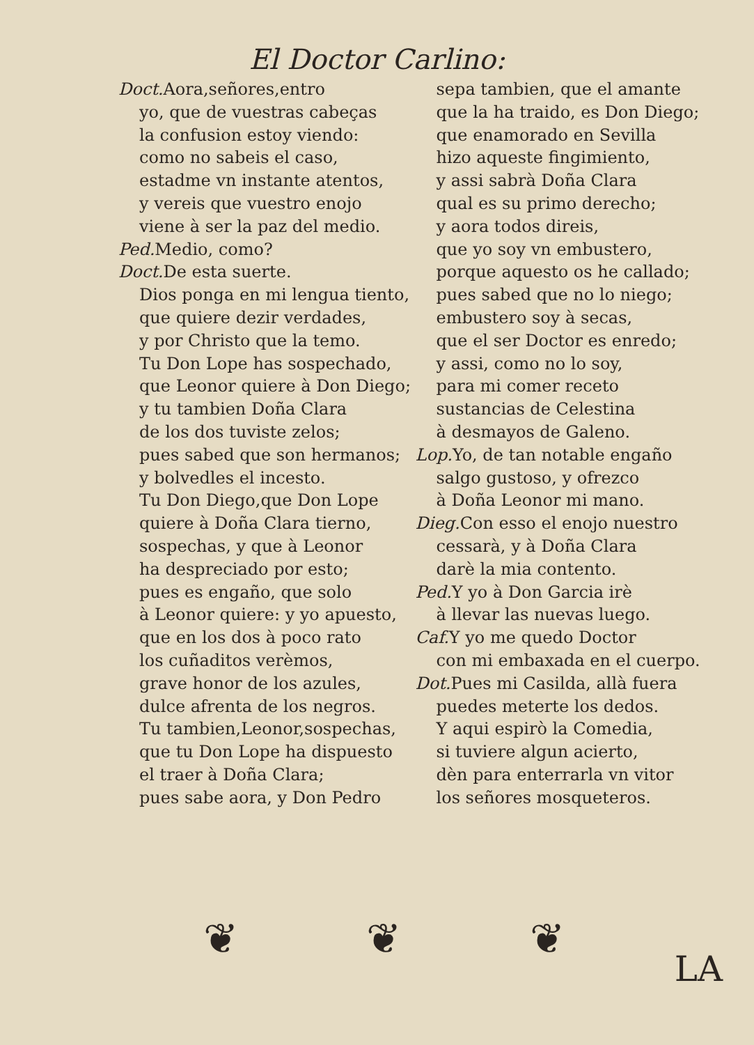El Doctor Carlino:
Doct. Aora,señores,entro
yo, que de vuestras cabeças
la confusion estoy viendo:
como no sabeis el caso,
estadme vn instante atentos,
y vereis que vuestro enojo
viene à ser la paz del medio.
Ped. Medio, como?
Doct. De esta suerte.
Dios ponga en mi lengua tiento,
que quiere dezir verdades,
y por Christo que la temo.
Tu Don Lope has sospechado,
que Leonor quiere à Don Diego;
y tu tambien Doña Clara
de los dos tuviste zelos;
pues sabed que son hermanos;
y bolvedles el incesto.
Tu Don Diego,que Don Lope
quiere à Doña Clara tierno,
sospechas, y que à Leonor
ha despreciado por esto;
pues es engaño, que solo
à Leonor quiere: y yo apuesto,
que en los dos à poco rato
los cuñaditos verèmos,
grave honor de los azules,
dulce afrenta de los negros.
Tu tambien,Leonor,sospechas,
que tu Don Lope ha dispuesto
el traer à Doña Clara;
pues sabe aora, y Don Pedro
sepa tambien, que el amante
que la ha traido, es Don Diego;
que enamorado en Sevilla
hizo aqueste fingimiento,
y assi sabrà Doña Clara
qual es su primo derecho;
y aora todos direis,
que yo soy vn embustero,
porque aquesto os he callado;
pues sabed que no lo niego;
embustero soy à secas,
que el ser Doctor es enredo;
y assi, como no lo soy,
para mi comer receto
sustancias de Celestina
à desmayos de Galeno.
Lop. Yo, de tan notable engaño
salgo gustoso, y ofrezco
à Doña Leonor mi mano.
Dieg. Con esso el enojo nuestro
cessarà, y à Doña Clara
darè la mia contento.
Ped. Y yo à Don Garcia irè
à llevar las nuevas luego.
Caf. Y yo me quedo Doctor
con mi embaxada en el cuerpo.
Dot. Pues mi Casilda, allà fuera
puedes meterte los dedos.
Y aqui espirò la Comedia,
si tuviere algun acierto,
dèn para enterrarla vn vitor
los señores mosqueteros.
❦ ❦ ❦
LA